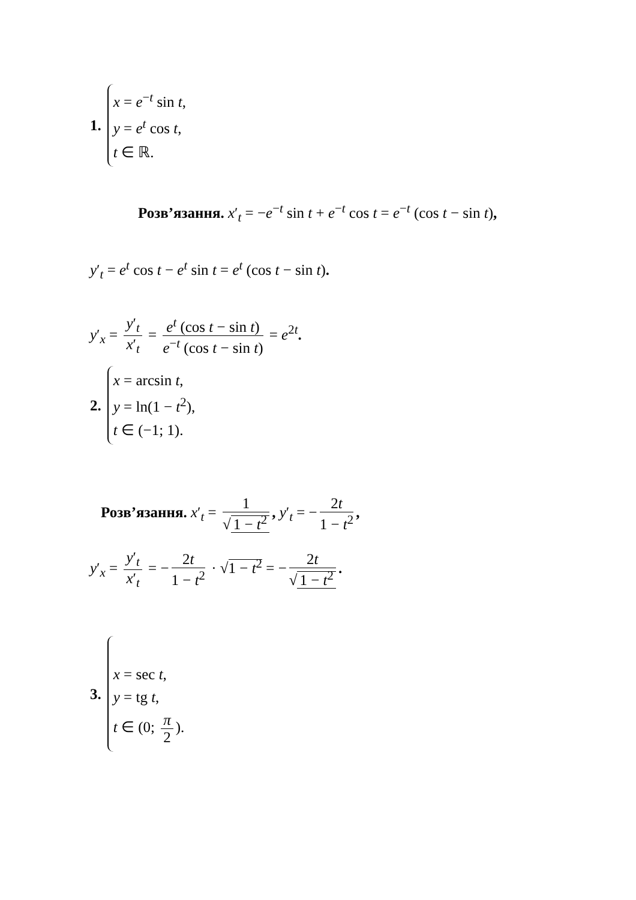1.
x = e<sup>−t</sup> sin t,
y = e<sup>t</sup> cos t,
t ∈ ℝ.
Розв’язання. x′<sub>t</sub> = −e<sup>−t</sup> sin t + e<sup>−t</sup> cos t = e<sup>−t</sup> (cos t − sin t),
y′<sub>t</sub> = e<sup>t</sup> cos t − e<sup>t</sup> sin t = e<sup>t</sup> (cos t − sin t).
y′<sub>x</sub> = y′<sub>t</sub> x′<sub>t</sub> = e<sup>t</sup> (cos t − sin t) e<sup>−t</sup> (cos t − sin t) = e<sup>2t</sup>.
2.
x = arcsin t,
y = ln(1 − t<sup>2</sup>),
t ∈ (−1; 1).
Розв’язання. x′<sub>t</sub> = 1 √ 1 − t<sup>2</sup>, y′<sub>t</sub> = − 2t 1 − t<sup>2</sup>,
y′<sub>x</sub> = y′<sub>t</sub> x′<sub>t</sub> = − 2t 1 − t<sup>2</sup> · √1 − t<sup>2</sup> = − 2t √ 1 − t<sup>2</sup>.
3.
x = sec t,
y = tg t,
t ∈ (0; π 2).